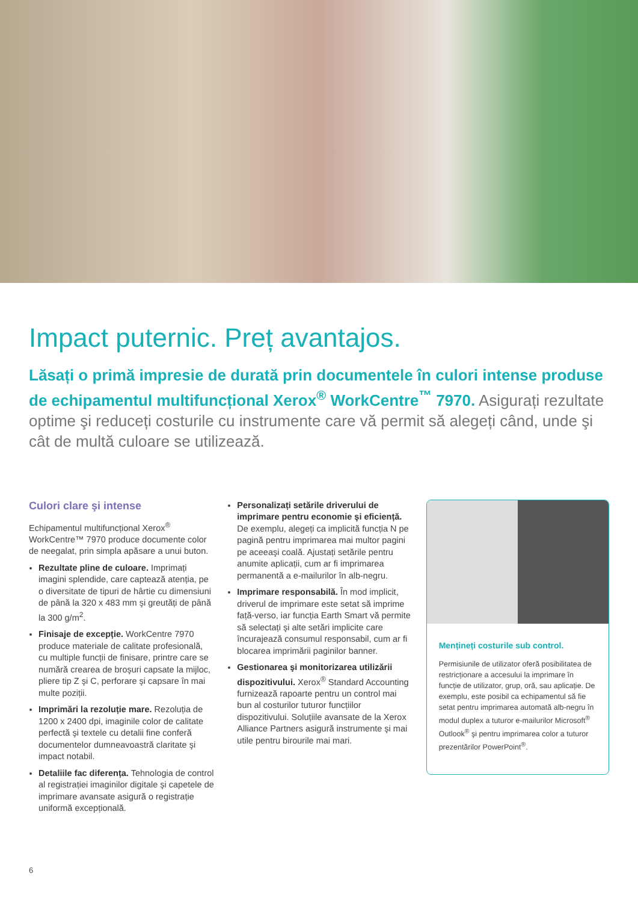Impact puternic. Preț avantajos.
Lăsați o primă impresie de durată prin documentele în culori intense produse de echipamentul multifuncțional Xerox<sup>®</sup> WorkCentre<sup>™</sup> 7970. Asigurați rezultate optime şi reduceți costurile cu instrumente care vă permit să alegeți când, unde şi cât de multă culoare se utilizează.
Culori clare şi intense
Echipamentul multifuncțional Xerox<sup>®</sup> WorkCentre™ 7970 produce documente color de neegalat, prin simpla apăsare a unui buton.
Rezultate pline de culoare. Imprimați imagini splendide, care captează atenția, pe o diversitate de tipuri de hârtie cu dimensiuni de până la 320 x 483 mm şi greutăți de până la 300 g/m<sup>2</sup>.
Finisaje de excepție. WorkCentre 7970 produce materiale de calitate profesională, cu multiple funcții de finisare, printre care se numără crearea de broşuri capsate la mijloc, pliere tip Z şi C, perforare şi capsare în mai multe poziții.
Imprimări la rezoluție mare. Rezoluția de 1200 x 2400 dpi, imaginile color de calitate perfectă şi textele cu detalii fine conferă documentelor dumneavoastră claritate şi impact notabil.
Detaliile fac diferența. Tehnologia de control al registrației imaginilor digitale şi capetele de imprimare avansate asigură o registrație uniformă excepțională.
Personalizați setările driverului de imprimare pentru economie şi eficiență. De exemplu, alegeți ca implicită funcția N pe pagină pentru imprimarea mai multor pagini pe aceeaşi coală. Ajustați setările pentru anumite aplicații, cum ar fi imprimarea permanentă a e-mailurilor în alb-negru.
Imprimare responsabilă. În mod implicit, driverul de imprimare este setat să imprime față-verso, iar funcția Earth Smart vă permite să selectați şi alte setări implicite care încurajează consumul responsabil, cum ar fi blocarea imprimării paginilor banner.
Gestionarea şi monitorizarea utilizării dispozitivului. Xerox<sup>®</sup> Standard Accounting furnizează rapoarte pentru un control mai bun al costurilor tuturor funcțiilor dispozitivului. Soluțiile avansate de la Xerox Alliance Partners asigură instrumente şi mai utile pentru birourile mai mari.
Mențineți costurile sub control.
Permisiunile de utilizator oferă posibilitatea de restricționare a accesului la imprimare în funcție de utilizator, grup, oră, sau aplicație. De exemplu, este posibil ca echipamentul să fie setat pentru imprimarea automată alb-negru în modul duplex a tuturor e-mailurilor Microsoft<sup>®</sup> Outlook<sup>®</sup> şi pentru imprimarea color a tuturor prezentărilor PowerPoint<sup>®</sup>.
6